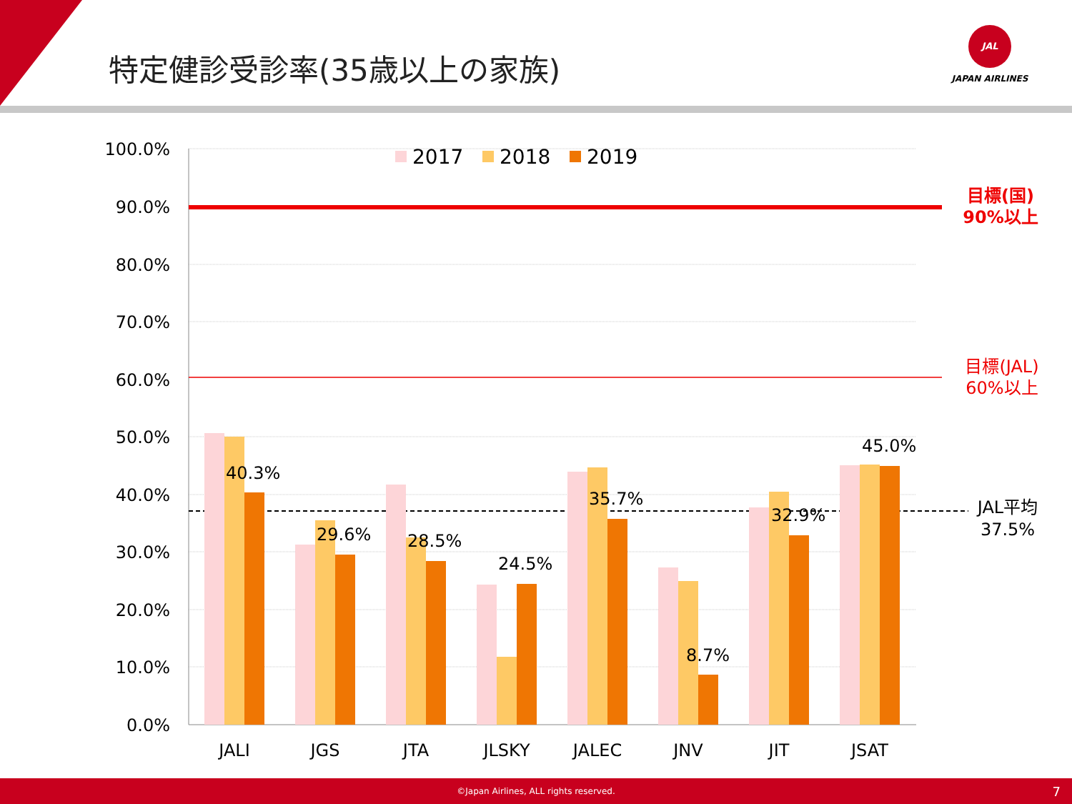特定健診受診率(35歳以上の家族)
JAL
JAPAN AIRLINES
100.0%
90.0%
80.0%
70.0%
60.0%
50.0%
40.0%
30.0%
20.0%
10.0%
0.0%
2017
2018
2019
40.3%
29.6%
28.5%
24.5%
35.7%
8.7%
32.9%
45.0%
JALI
JGS
JTA
JLSKY
JALEC
JNV
JIT
JSAT
目標(国)
90%以上
目標(JAL)
60%以上
JAL平均
37.5%
©Japan Airlines, ALL rights reserved. 7